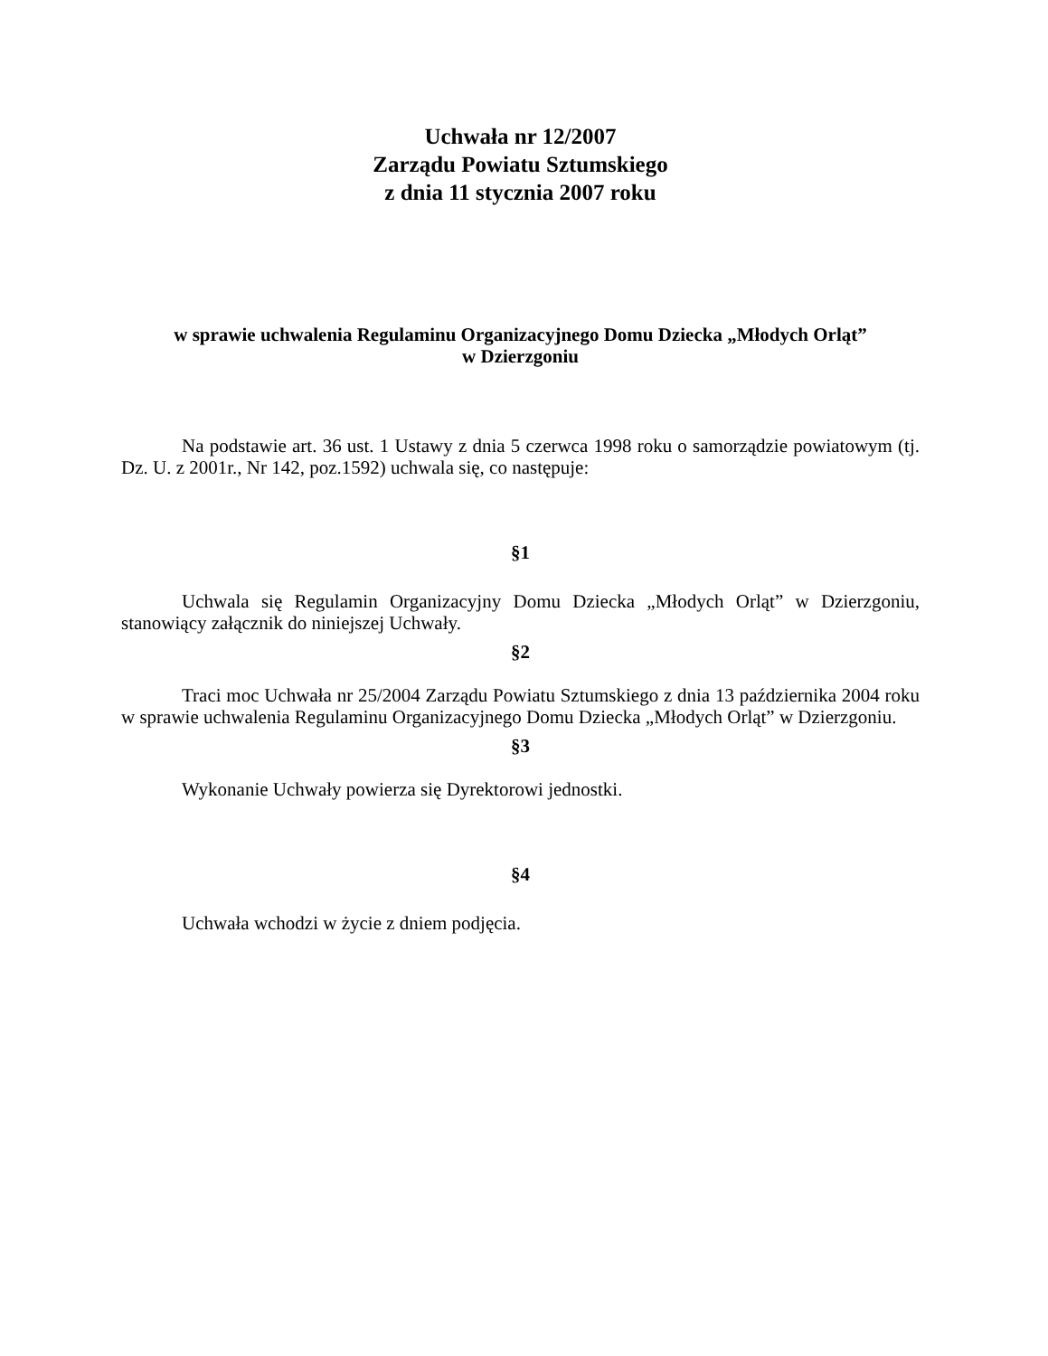Uchwała nr 12/2007
Zarządu Powiatu Sztumskiego
z dnia 11 stycznia 2007 roku
w sprawie uchwalenia Regulaminu Organizacyjnego Domu Dziecka „Młodych Orląt”
w Dzierzgoniu
Na podstawie art. 36 ust. 1 Ustawy z dnia 5 czerwca 1998 roku o samorządzie powiatowym (tj. Dz. U. z 2001r., Nr 142, poz.1592) uchwala się, co następuje:
§1
Uchwala się Regulamin Organizacyjny Domu Dziecka „Młodych Orląt” w Dzierzgoniu, stanowiący załącznik do niniejszej Uchwały.
§2
Traci moc Uchwała nr 25/2004 Zarządu Powiatu Sztumskiego z dnia 13 października 2004 roku w sprawie uchwalenia Regulaminu Organizacyjnego Domu Dziecka „Młodych Orląt” w Dzierzgoniu.
§3
Wykonanie Uchwały powierza się Dyrektorowi jednostki.
§4
Uchwała wchodzi w życie z dniem podjęcia.